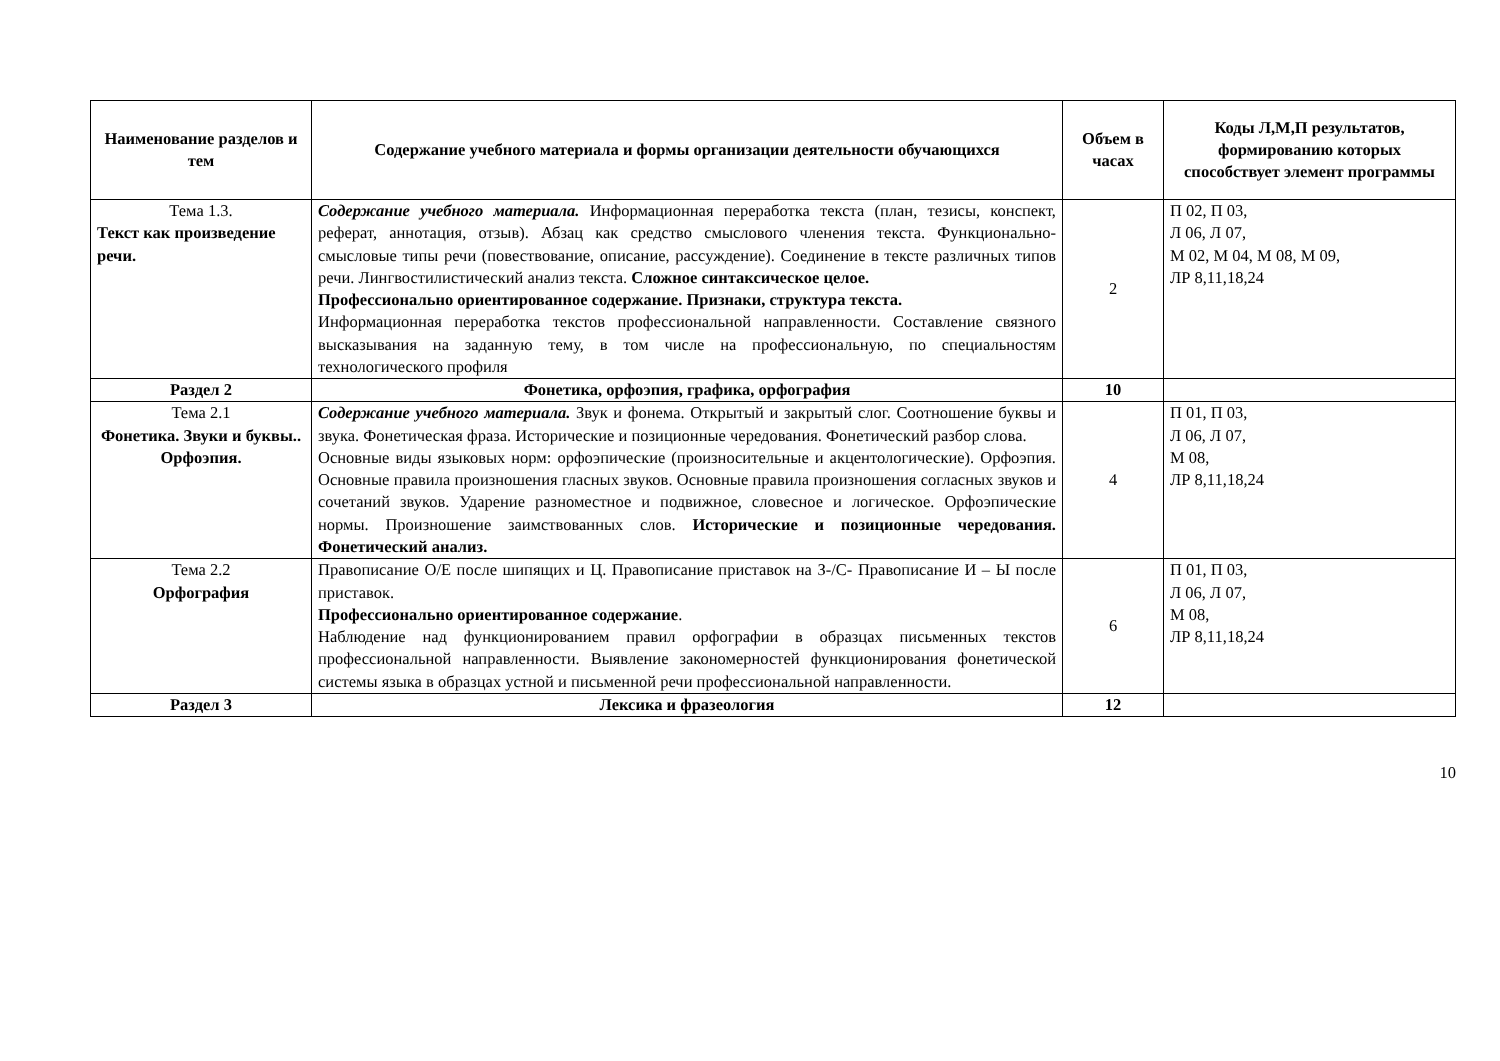| Наименование разделов и тем | Содержание учебного материала и формы организации деятельности обучающихся | Объем в часах | Коды Л,М,П результатов, формированию которых способствует элемент программы |
| --- | --- | --- | --- |
| Тема 1.3. Текст как произведение речи. | Содержание учебного материала. Информационная переработка текста (план, тезисы, конспект, реферат, аннотация, отзыв). Абзац как средство смыслового членения текста. Функционально-смысловые типы речи (повествование, описание, рассуждение). Соединение в тексте различных типов речи. Лингвостилистический анализ текста. Сложное синтаксическое целое. Профессионально ориентированное содержание. Признаки, структура текста. Информационная переработка текстов профессиональной направленности. Составление связного высказывания на заданную тему, в том числе на профессиональную, по специальностям технологического профиля | 2 | П 02, П 03, Л 06, Л 07, М 02, М 04, М 08, М 09, ЛР 8,11,18,24 |
| Раздел 2 | Фонетика, орфоэпия, графика, орфография | 10 | |
| Тема 2.1 Фонетика. Звуки и буквы.. Орфоэпия. | Содержание учебного материала. Звук и фонема. Открытый и закрытый слог. Соотношение буквы и звука. Фонетическая фраза. Исторические и позиционные чередования. Фонетический разбор слова. Основные виды языковых норм: орфоэпические (произносительные и акцентологические). Орфоэпия. Основные правила произношения гласных звуков. Основные правила произношения согласных звуков и сочетаний звуков. Ударение разноместное и подвижное, словесное и логическое. Орфоэпические нормы. Произношение заимствованных слов. Исторические и позиционные чередования. Фонетический анализ. | 4 | П 01, П 03, Л 06, Л 07, М 08, ЛР 8,11,18,24 |
| Тема 2.2 Орфография | Правописание О/Е после шипящих и Ц. Правописание приставок на З-/С- Правописание И – Ы после приставок. Профессионально ориентированное содержание . Наблюдение над функционированием правил орфографии в образцах письменных текстов профессиональной направленности. Выявление закономерностей функционирования фонетической системы языка в образцах устной и письменной речи профессиональной направленности. | 6 | П 01, П 03, Л 06, Л 07, М 08, ЛР 8,11,18,24 |
| Раздел 3 | Лексика и фразеология | 12 | |
10